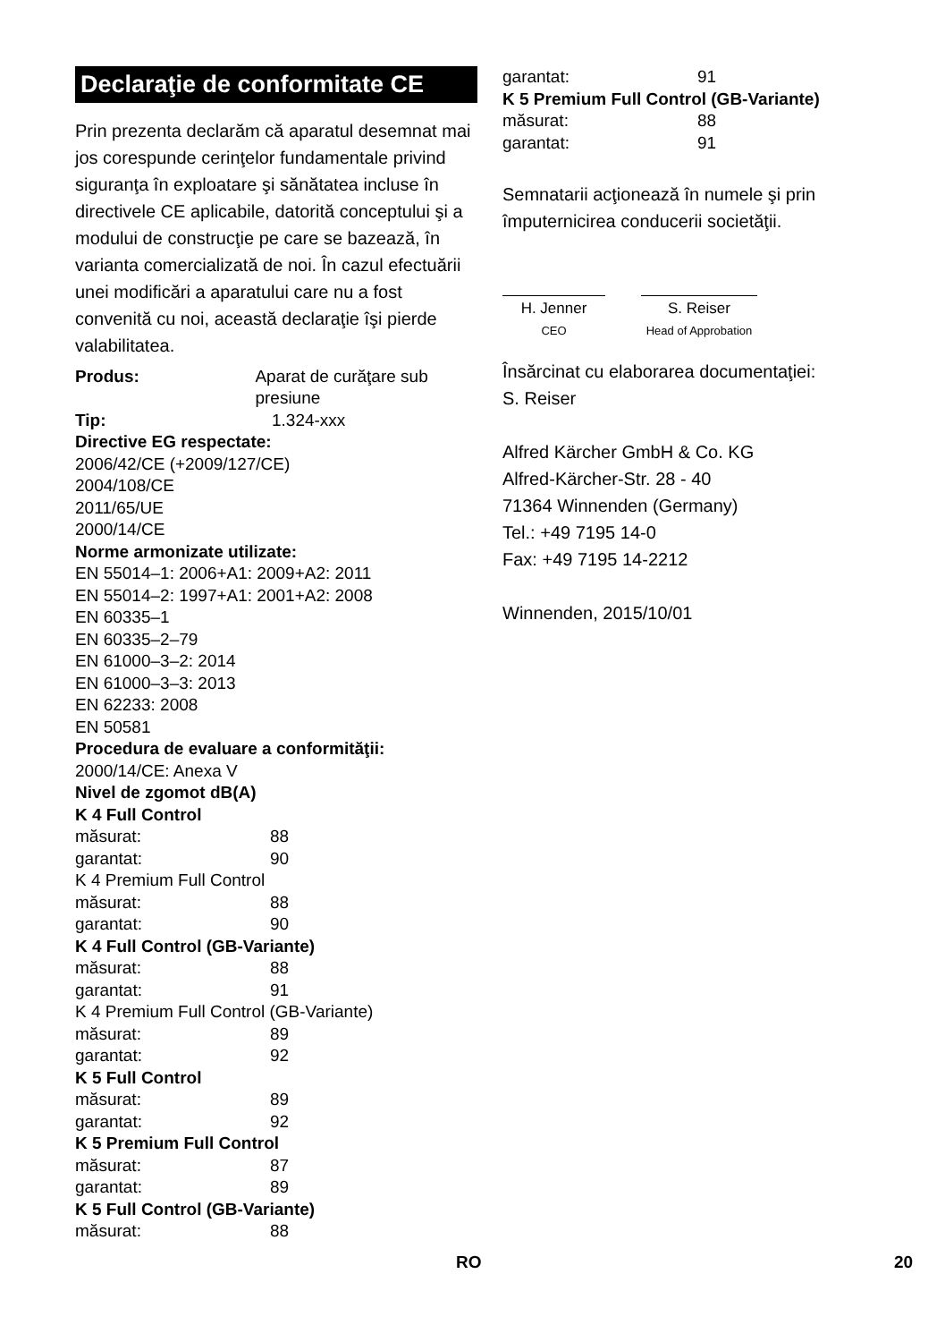Declaraţie de conformitate CE
Prin prezenta declarăm că aparatul desemnat mai jos corespunde cerinţelor fundamentale privind siguranţa în exploatare şi sănătatea incluse în directivele CE aplicabile, datorită conceptului şi a modului de construcţie pe care se bazează, în varianta comercializată de noi. În cazul efectuării unei modificări a aparatului care nu a fost convenită cu noi, această declaraţie îşi pierde valabilitatea.
Produs: Aparat de curăţare sub presiune
Tip: 1.324-xxx
Directive EG respectate:
2006/42/CE (+2009/127/CE)
2004/108/CE
2011/65/UE
2000/14/CE
Norme armonizate utilizate:
EN 55014–1: 2006+A1: 2009+A2: 2011
EN 55014–2: 1997+A1: 2001+A2: 2008
EN 60335–1
EN 60335–2–79
EN 61000–3–2: 2014
EN 61000–3–3: 2013
EN 62233: 2008
EN 50581
Procedura de evaluare a conformităţii:
2000/14/CE: Anexa V
Nivel de zgomot dB(A)
K 4 Full Control
măsurat: 88
garantat: 90
K 4 Premium Full Control
măsurat: 88
garantat: 90
K 4 Full Control (GB-Variante)
măsurat: 88
garantat: 91
K 4 Premium Full Control (GB-Variante)
măsurat: 89
garantat: 92
K 5 Full Control
măsurat: 89
garantat: 92
K 5 Premium Full Control
măsurat: 87
garantat: 89
K 5 Full Control (GB-Variante)
măsurat: 88
garantat: 91
K 5 Premium Full Control (GB-Variante)
măsurat: 88
garantat: 91
Semnatarii acţionează în numele şi prin împuternicirea conducerii societăţii.
H. Jenner
CEO
S. Reiser
Head of Approbation
Însărcinat cu elaborarea documentaţiei:
S. Reiser
Alfred Kärcher GmbH & Co. KG
Alfred-Kärcher-Str. 28 - 40
71364 Winnenden (Germany)
Tel.: +49 7195 14-0
Fax: +49 7195 14-2212
Winnenden, 2015/10/01
RO 20